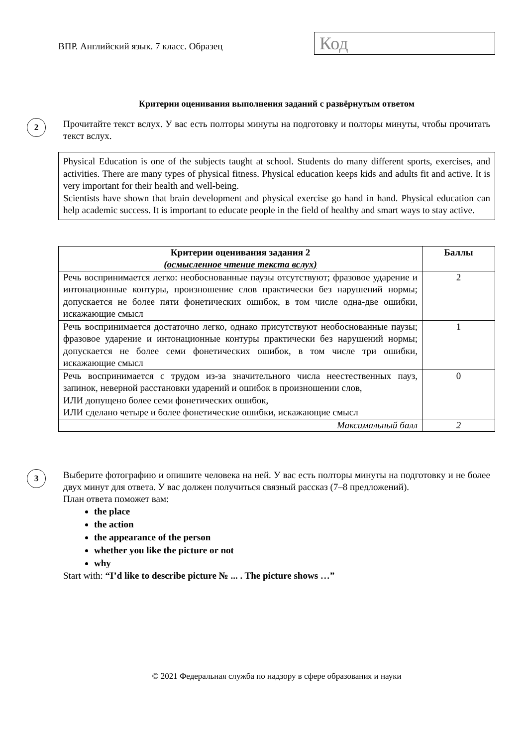ВПР. Английский язык. 7 класс. Образец
Код
Критерии оценивания выполнения заданий с развёрнутым ответом
2
Прочитайте текст вслух. У вас есть полторы минуты на подготовку и полторы минуты, чтобы прочитать текст вслух.
Physical Education is one of the subjects taught at school. Students do many different sports, exercises, and activities. There are many types of physical fitness. Physical education keeps kids and adults fit and active. It is very important for their health and well-being.
Scientists have shown that brain development and physical exercise go hand in hand. Physical education can help academic success. It is important to educate people in the field of healthy and smart ways to stay active.
| Критерии оценивания задания 2 (осмысленное чтение текста вслух) | Баллы |
| --- | --- |
| Речь воспринимается легко: необоснованные паузы отсутствуют; фразовое ударение и интонационные контуры, произношение слов практически без нарушений нормы; допускается не более пяти фонетических ошибок, в том числе одна-две ошибки, искажающие смысл | 2 |
| Речь воспринимается достаточно легко, однако присутствуют необоснованные паузы; фразовое ударение и интонационные контуры практически без нарушений нормы; допускается не более семи фонетических ошибок, в том числе три ошибки, искажающие смысл | 1 |
| Речь воспринимается с трудом из-за значительного числа неестественных пауз, запинок, неверной расстановки ударений и ошибок в произношении слов, ИЛИ допущено более семи фонетических ошибок, ИЛИ сделано четыре и более фонетические ошибки, искажающие смысл | 0 |
| Максимальный балл | 2 |
3
Выберите фотографию и опишите человека на ней. У вас есть полторы минуты на подготовку и не более двух минут для ответа. У вас должен получиться связный рассказ (7–8 предложений).
План ответа поможет вам:
the place
the action
the appearance of the person
whether you like the picture or not
why
Start with: “I’d like to describe picture № ... . The picture shows …”
© 2021 Федеральная служба по надзору в сфере образования и науки